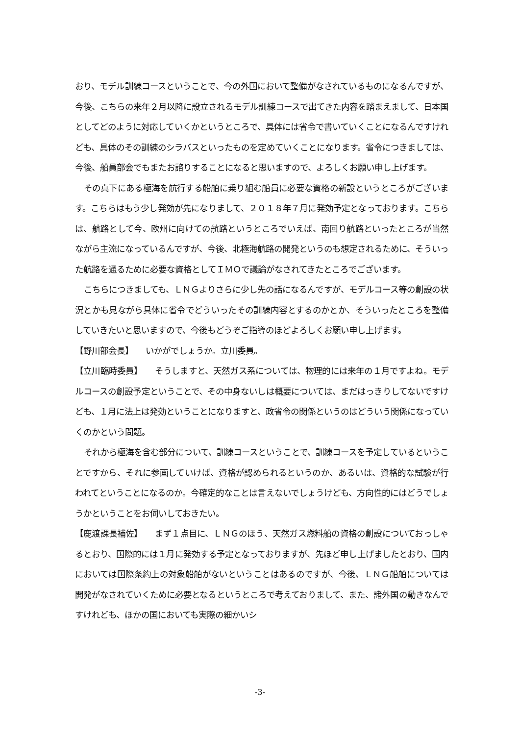おり、モデル訓練コースということで、今の外国において整備がなされているものになるんですが、今後、こちらの来年２月以降に設立されるモデル訓練コースで出てきた内容を踏まえまして、日本国としてどのように対応していくかというところで、具体には省令で書いていくことになるんですけれども、具体のその訓練のシラバスといったものを定めていくことになります。省令につきましては、今後、船員部会でもまたお諮りすることになると思いますので、よろしくお願い申し上げます。
その真下にある極海を航行する船舶に乗り組む船員に必要な資格の新設というところがございます。こちらはもう少し発効が先になりまして、２０１８年７月に発効予定となっております。こちらは、航路として今、欧州に向けての航路というところでいえば、南回り航路といったところが当然ながら主流になっているんですが、今後、北極海航路の開発というのも想定されるために、そういった航路を通るために必要な資格としてＩＭＯで議論がなされてきたところでございます。
こちらにつきましても、ＬＮＧよりさらに少し先の話になるんですが、モデルコース等の創設の状況とかも見ながら具体に省令でどういったその訓練内容とするのかとか、そういったところを整備していきたいと思いますので、今後もどうぞご指導のほどよろしくお願い申し上げます。
【野川部会長】　　いかがでしょうか。立川委員。
【立川臨時委員】　　そうしますと、天然ガス系については、物理的には来年の１月ですよね。モデルコースの創設予定ということで、その中身ないしは概要については、まだはっきりしてないですけども、１月に法上は発効ということになりますと、政省令の関係というのはどういう関係になっていくのかという問題。
それから極海を含む部分について、訓練コースということで、訓練コースを予定しているということですから、それに参画していけば、資格が認められるというのか、あるいは、資格的な試験が行われてということになるのか。今確定的なことは言えないでしょうけども、方向性的にはどうでしょうかということをお伺いしておきたい。
【鹿渡課長補佐】　　まず１点目に、ＬＮＧのほう、天然ガス燃料船の資格の創設についておっしゃるとおり、国際的には１月に発効する予定となっておりますが、先ほど申し上げましたとおり、国内においては国際条約上の対象船舶がないということはあるのですが、今後、ＬＮＧ船舶については開発がなされていくために必要となるというところで考えておりまして、また、諸外国の動きなんですけれども、ほかの国においても実際の細かいシ
-3-